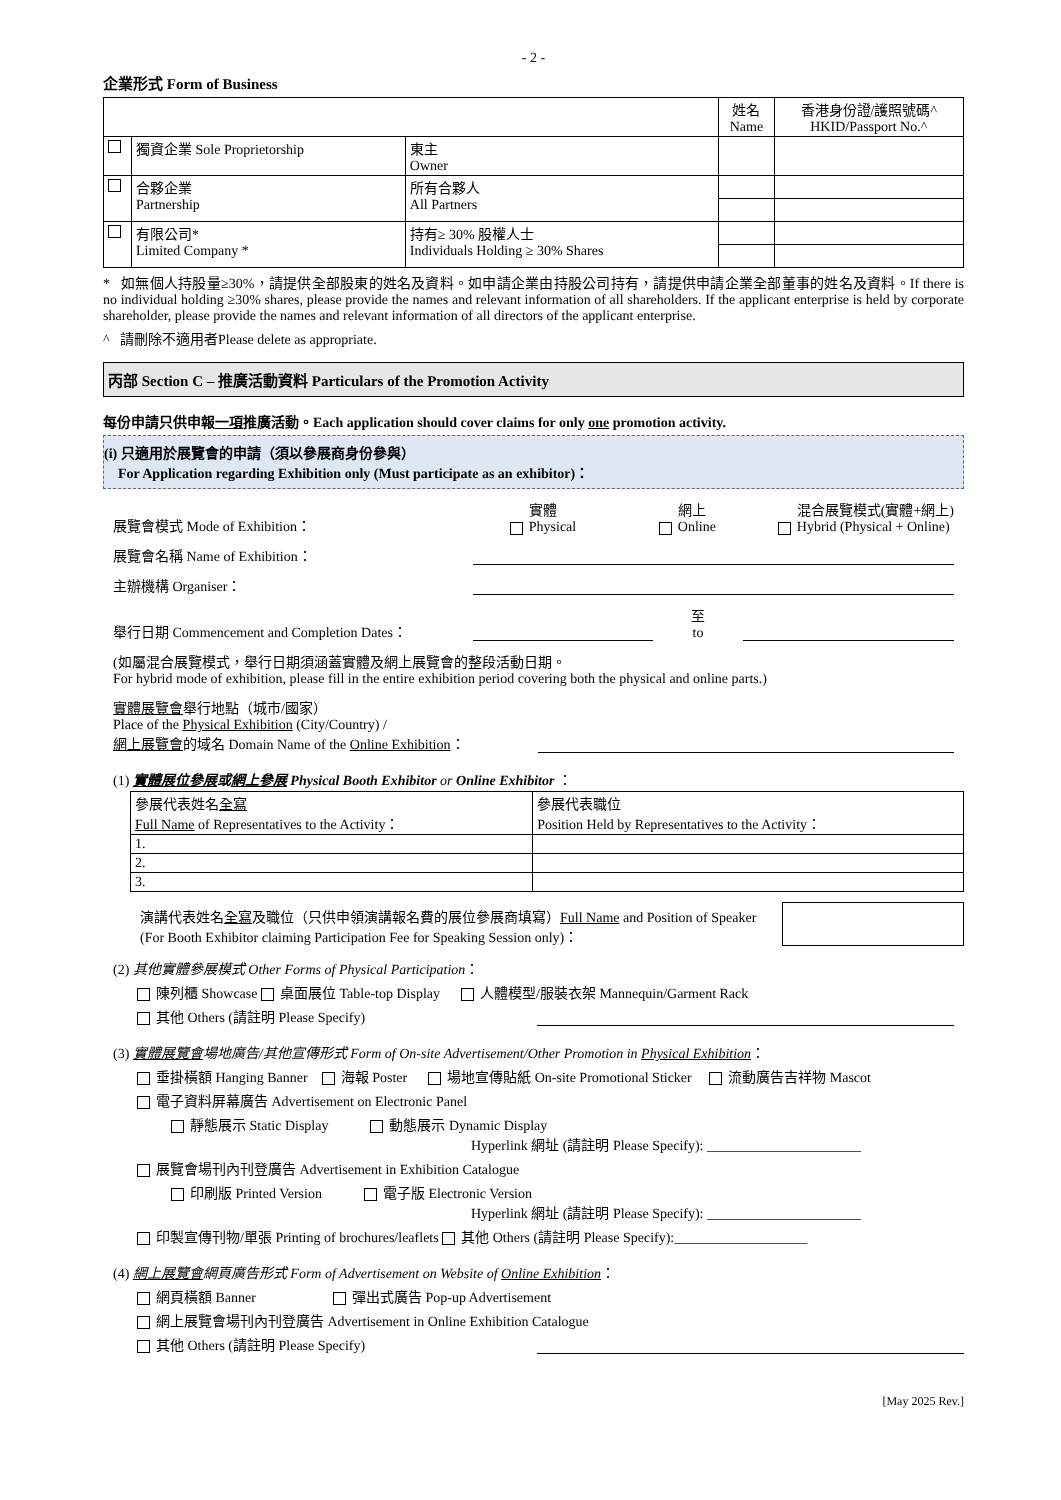- 2 -
企業形式 Form of Business
| | | | 姓名 Name | 香港身份證/護照號碼^ HKID/Passport No.^ |
| | 獨資企業 Sole Proprietorship | 東主 Owner | | |
| | 合夥企業 Partnership | 所有合夥人 All Partners | | |
| | 有限公司* Limited Company * | 持有≥ 30% 股權人士 Individuals Holding ≥ 30% Shares | | |
* 如無個人持股量≥30%，請提供全部股東的姓名及資料。如申請企業由持股公司持有，請提供申請企業全部董事的姓名及資料。If there is no individual holding ≥30% shares, please provide the names and relevant information of all shareholders. If the applicant enterprise is held by corporate shareholder, please provide the names and relevant information of all directors of the applicant enterprise.
^ 請刪除不適用者Please delete as appropriate.
丙部 Section C – 推廣活動資料 Particulars of the Promotion Activity
每份申請只供申報一項推廣活動。Each application should cover claims for only one promotion activity.
(i) 只適用於展覽會的申請（須以參展商身份參與）
For Application regarding Exhibition only (Must participate as an exhibitor)：
展覽會模式 Mode of Exhibition： 實體
Physical 網上
Online 混合展覽模式(實體+網上)
Hybrid (Physical + Online)
展覽會名稱 Name of Exhibition：
主辦機構 Organiser：
舉行日期 Commencement and Completion Dates： 至
to
(如屬混合展覽模式，舉行日期須涵蓋實體及網上展覽會的整段活動日期。
For hybrid mode of exhibition, please fill in the entire exhibition period covering both the physical and online parts.)
實體展覽會舉行地點（城市/國家）
Place of the Physical Exhibition (City/Country) /
網上展覽會的域名 Domain Name of the Online Exhibition：
(1) 實體展位參展或網上參展 Physical Booth Exhibitor or Online Exhibitor ：
| 參展代表姓名 全寫 Full Name of Representatives to the Activity： | 參展代表職位 Position Held by Representatives to the Activity： |
| 1. | |
| 2. | |
| 3. | |
演講代表姓名全寫及職位（只供申領演講報名費的展位參展商填寫）Full Name and Position of Speaker (For Booth Exhibitor claiming Participation Fee for Speaking Session only)：
(2) 其他實體參展模式 Other Forms of Physical Participation：
陳列櫃 Showcase 桌面展位 Table-top Display 人體模型/服裝衣架 Mannequin/Garment Rack
其他 Others (請註明 Please Specify)
(3) 實體展覽會場地廣告/其他宣傳形式 Form of On-site Advertisement/Other Promotion in Physical Exhibition：
垂掛橫額 Hanging Banner 海報 Poster 場地宣傳貼紙 On-site Promotional Sticker 流動廣告吉祥物 Mascot
電子資料屏幕廣告 Advertisement on Electronic Panel
靜態展示 Static Display 動態展示 Dynamic Display
Hyperlink 網址 (請註明 Please Specify): ______________________
展覽會場刊內刊登廣告 Advertisement in Exhibition Catalogue
印刷版 Printed Version 電子版 Electronic Version
Hyperlink 網址 (請註明 Please Specify): ______________________
印製宣傳刊物/單張 Printing of brochures/leaflets 其他 Others (請註明 Please Specify):___________________
(4) 網上展覽會網頁廣告形式 Form of Advertisement on Website of Online Exhibition：
網頁橫額 Banner 彈出式廣告 Pop-up Advertisement
網上展覽會場刊內刊登廣告 Advertisement in Online Exhibition Catalogue
其他 Others (請註明 Please Specify)
[May 2025 Rev.]